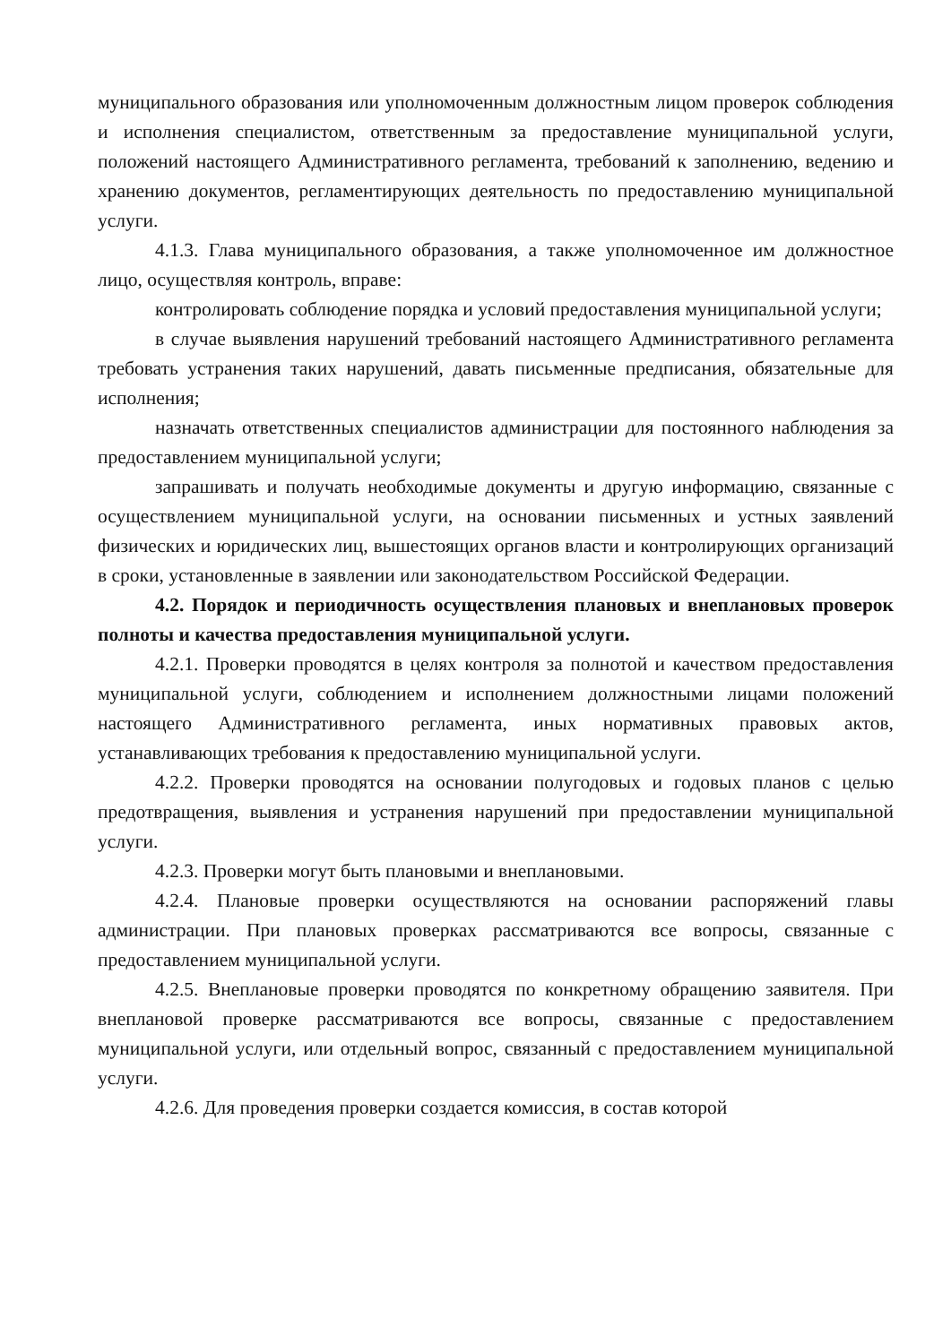муниципального образования или уполномоченным должностным лицом проверок соблюдения и исполнения специалистом, ответственным за предоставление муниципальной услуги, положений настоящего Административного регламента, требований к заполнению, ведению и хранению документов, регламентирующих деятельность по предоставлению муниципальной услуги.
4.1.3. Глава муниципального образования, а также уполномоченное им должностное лицо, осуществляя контроль, вправе:
контролировать соблюдение порядка и условий предоставления муниципальной услуги;
в случае выявления нарушений требований настоящего Административного регламента требовать устранения таких нарушений, давать письменные предписания, обязательные для исполнения;
назначать ответственных специалистов администрации для постоянного наблюдения за предоставлением муниципальной услуги;
запрашивать и получать необходимые документы и другую информацию, связанные с осуществлением муниципальной услуги, на основании письменных и устных заявлений физических и юридических лиц, вышестоящих органов власти и контролирующих организаций в сроки, установленные в заявлении или законодательством Российской Федерации.
4.2. Порядок и периодичность осуществления плановых и внеплановых проверок полноты и качества предоставления муниципальной услуги.
4.2.1. Проверки проводятся в целях контроля за полнотой и качеством предоставления муниципальной услуги, соблюдением и исполнением должностными лицами положений настоящего Административного регламента, иных нормативных правовых актов, устанавливающих требования к предоставлению муниципальной услуги.
4.2.2. Проверки проводятся на основании полугодовых и годовых планов с целью предотвращения, выявления и устранения нарушений при предоставлении муниципальной услуги.
4.2.3. Проверки могут быть плановыми и внеплановыми.
4.2.4. Плановые проверки осуществляются на основании распоряжений главы администрации. При плановых проверках рассматриваются все вопросы, связанные с предоставлением муниципальной услуги.
4.2.5. Внеплановые проверки проводятся по конкретному обращению заявителя. При внеплановой проверке рассматриваются все вопросы, связанные с предоставлением муниципальной услуги, или отдельный вопрос, связанный с предоставлением муниципальной услуги.
4.2.6. Для проведения проверки создается комиссия, в состав которой